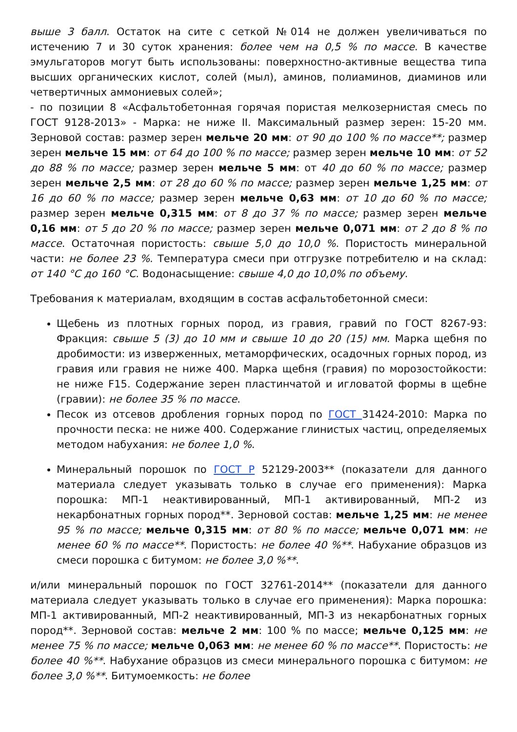выше 3 балл. Остаток на сите с сеткой №014 не должен увеличиваться по истечению 7 и 30 суток хранения: более чем на 0,5 % по массе. В качестве эмульгаторов могут быть использованы: поверхностно-активные вещества типа высших органических кислот, солей (мыл), аминов, полиаминов, диаминов или четвертичных аммониевых солей»;
- по позиции 8 «Асфальтобетонная горячая пористая мелкозернистая смесь по ГОСТ 9128-2013» - Марка: не ниже II. Максимальный размер зерен: 15-20 мм. Зерновой состав: размер зерен мельче 20 мм: от 90 до 100 % по массе**; размер зерен мельче 15 мм: от 64 до 100 % по массе; размер зерен мельче 10 мм: от 52 до 88 % по массе; размер зерен мельче 5 мм: от 40 до 60 % по массе; размер зерен мельче 2,5 мм: от 28 до 60 % по массе; размер зерен мельче 1,25 мм: от 16 до 60 % по массе; размер зерен мельче 0,63 мм: от 10 до 60 % по массе; размер зерен мельче 0,315 мм: от 8 до 37 % по массе; размер зерен мельче 0,16 мм: от 5 до 20 % по массе; размер зерен мельче 0,071 мм: от 2 до 8 % по массе. Остаточная пористость: свыше 5,0 до 10,0 %. Пористость минеральной части: не более 23 %. Температура смеси при отгрузке потребителю и на склад: от 140 °С до 160 °С. Водонасыщение: свыше 4,0 до 10,0% по объему.
Требования к материалам, входящим в состав асфальтобетонной смеси:
Щебень из плотных горных пород, из гравия, гравий по ГОСТ 8267-93: Фракция: свыше 5 (3) до 10 мм и свыше 10 до 20 (15) мм. Марка щебня по дробимости: из изверженных, метаморфических, осадочных горных пород, из гравия или гравия не ниже 400. Марка щебня (гравия) по морозостойкости: не ниже F15. Содержание зерен пластинчатой и игловатой формы в щебне (гравии): не более 35 % по массе.
Песок из отсевов дробления горных пород по ГОСТ 31424-2010: Марка по прочности песка: не ниже 400. Содержание глинистых частиц, определяемых методом набухания: не более 1,0 %.
Минеральный порошок по ГОСТ Р 52129-2003** (показатели для данного материала следует указывать только в случае его применения): Марка порошка: МП-1 неактивированный, МП-1 активированный, МП-2 из некарбонатных горных пород**. Зерновой состав: мельче 1,25 мм: не менее 95 % по массе; мельче 0,315 мм: от 80 % по массе; мельче 0,071 мм: не менее 60 % по массе**. Пористость: не более 40 %**. Набухание образцов из смеси порошка с битумом: не более 3,0 %**.
и/или минеральный порошок по ГОСТ 32761-2014** (показатели для данного материала следует указывать только в случае его применения): Марка порошка: МП-1 активированный, МП-2 неактивированный, МП-3 из некарбонатных горных пород**. Зерновой состав: мельче 2 мм: 100 % по массе; мельче 0,125 мм: не менее 75 % по массе; мельче 0,063 мм: не менее 60 % по массе**. Пористость: не более 40 %**. Набухание образцов из смеси минерального порошка с битумом: не более 3,0 %**. Битумоемкость: не более